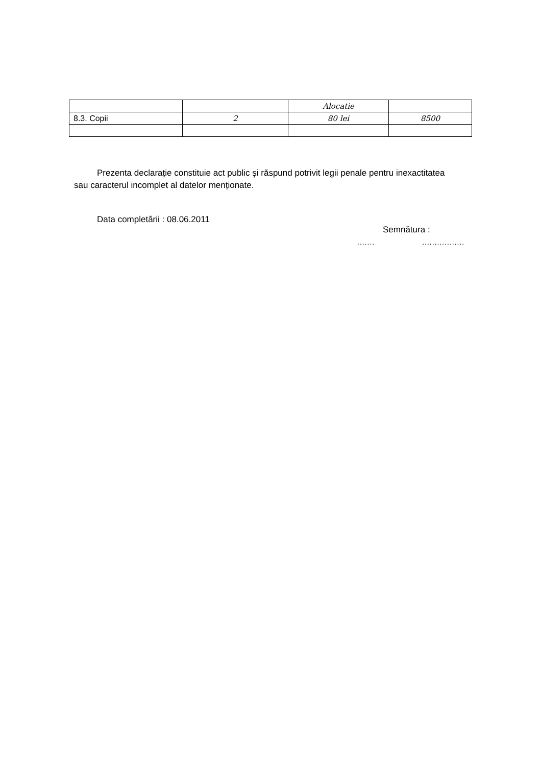| | | Alocatie | |
| 8.3. Copii | 2 | 80 lei | 8500 |
Prezenta declarație constituie act public şi răspund potrivit legii penale pentru inexactitatea sau caracterul incomplet al datelor menționate.
Data completării : 08.06.2011
Semnătura :
....... .................